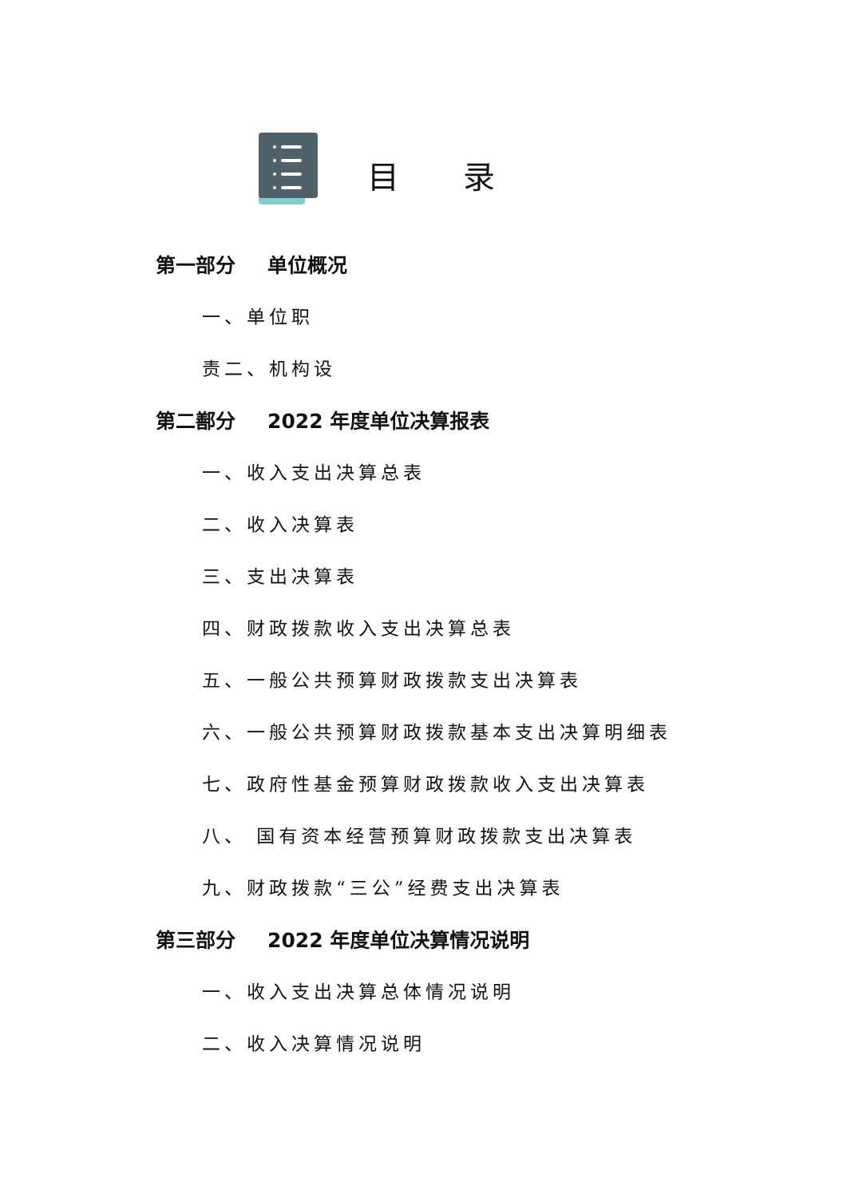目录
第一部分 单位概况
一、单位职
责二、机构设
第二鄯分 2022 年度单位决算报表
一、收入支出决算总表
二、收入决算表
三、支出决算表
四、财政拨款收入支出决算总表
五、一般公共预算财政拨款支出决算表
六、一般公共预算财政拨款基本支出决算明细表
七、政府性基金预算财政拨款收入支出决算表
八、 国有资本经营预算财政拨款支出决算表
九、财政拨款“三公”经费支出决算表
第三部分 2022 年度单位决算情况说明
一、收入支出决算总体情况说明
二、收入决算情况说明